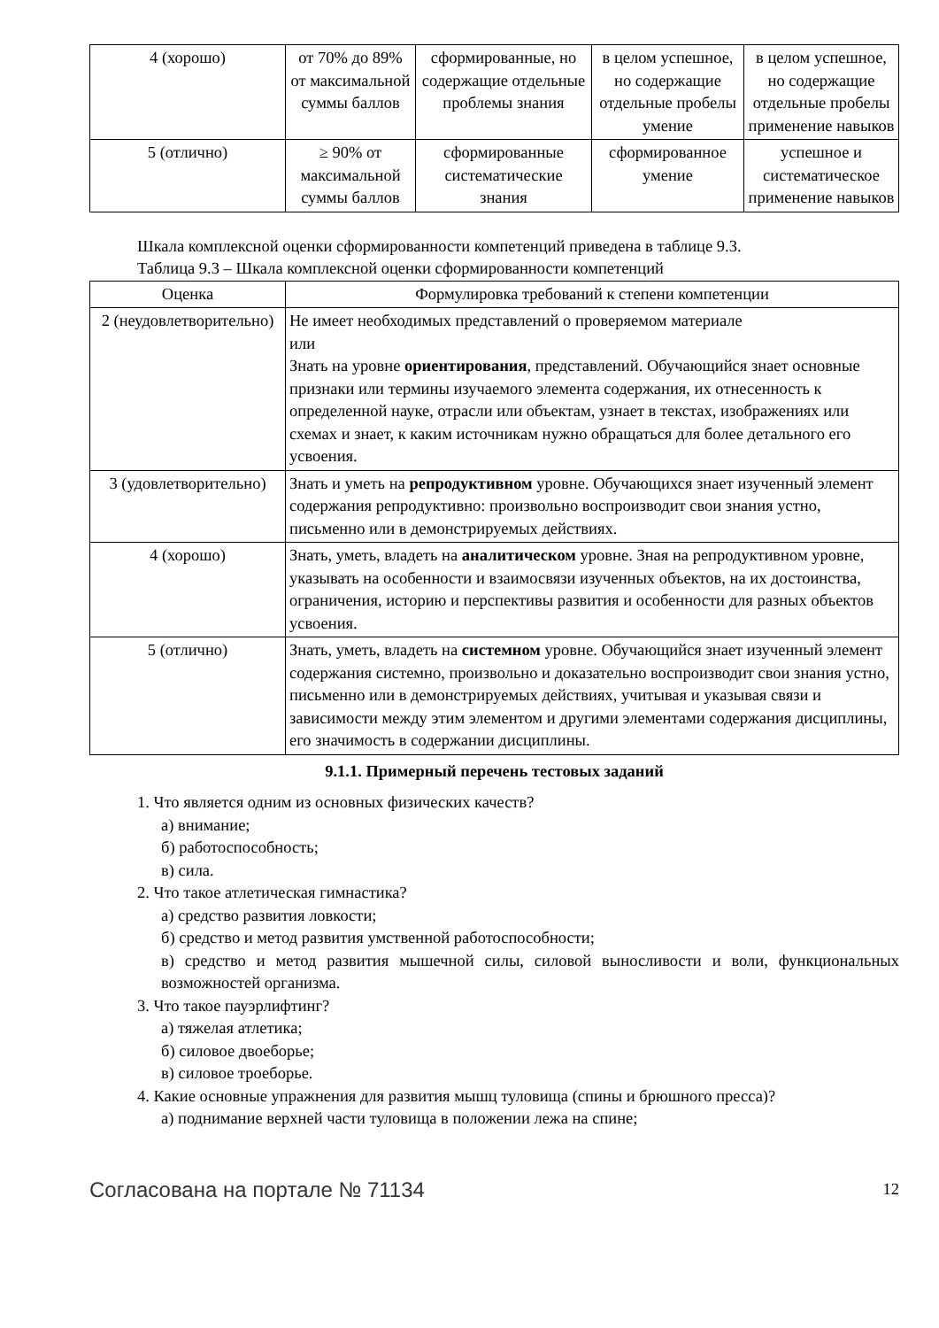| 4 (хорошо) | от 70% до 89% от максимальной суммы баллов | сформированные, но содержащие отдельные проблемы знания | в целом успешное, но содержащие отдельные пробелы умение | в целом успешное, но содержащие отдельные пробелы применение навыков |
| 5 (отлично) | ≥ 90% от максимальной суммы баллов | сформированные систематические знания | сформированное умение | успешное и систематическое применение навыков |
Шкала комплексной оценки сформированности компетенций приведена в таблице 9.3.
Таблица 9.3 – Шкала комплексной оценки сформированности компетенций
| Оценка | Формулировка требований к степени компетенции |
| --- | --- |
| 2 (неудовлетворительно) | Не имеет необходимых представлений о проверяемом материале или Знать на уровне ориентирования , представлений. Обучающийся знает основные признаки или термины изучаемого элемента содержания, их отнесенность к определенной науке, отрасли или объектам, узнает в текстах, изображениях или схемах и знает, к каким источникам нужно обращаться для более детального его усвоения. |
| 3 (удовлетворительно) | Знать и уметь на репродуктивном уровне. Обучающихся знает изученный элемент содержания репродуктивно: произвольно воспроизводит свои знания устно, письменно или в демонстрируемых действиях. |
| 4 (хорошо) | Знать, уметь, владеть на аналитическом уровне. Зная на репродуктивном уровне, указывать на особенности и взаимосвязи изученных объектов, на их достоинства, ограничения, историю и перспективы развития и особенности для разных объектов усвоения. |
| 5 (отлично) | Знать, уметь, владеть на системном уровне. Обучающийся знает изученный элемент содержания системно, произвольно и доказательно воспроизводит свои знания устно, письменно или в демонстрируемых действиях, учитывая и указывая связи и зависимости между этим элементом и другими элементами содержания дисциплины, его значимость в содержании дисциплины. |
9.1.1. Примерный перечень тестовых заданий
1. Что является одним из основных физических качеств?
а) внимание;
б) работоспособность;
в) сила.
2. Что такое атлетическая гимнастика?
а) средство развития ловкости;
б) средство и метод развития умственной работоспособности;
в) средство и метод развития мышечной силы, силовой выносливости и воли, функциональных возможностей организма.
3. Что такое пауэрлифтинг?
а) тяжелая атлетика;
б) силовое двоеборье;
в) силовое троеборье.
4. Какие основные упражнения для развития мышц туловища (спины и брюшного пресса)?
а) поднимание верхней части туловища в положении лежа на спине;
Согласована на портале № 71134 12